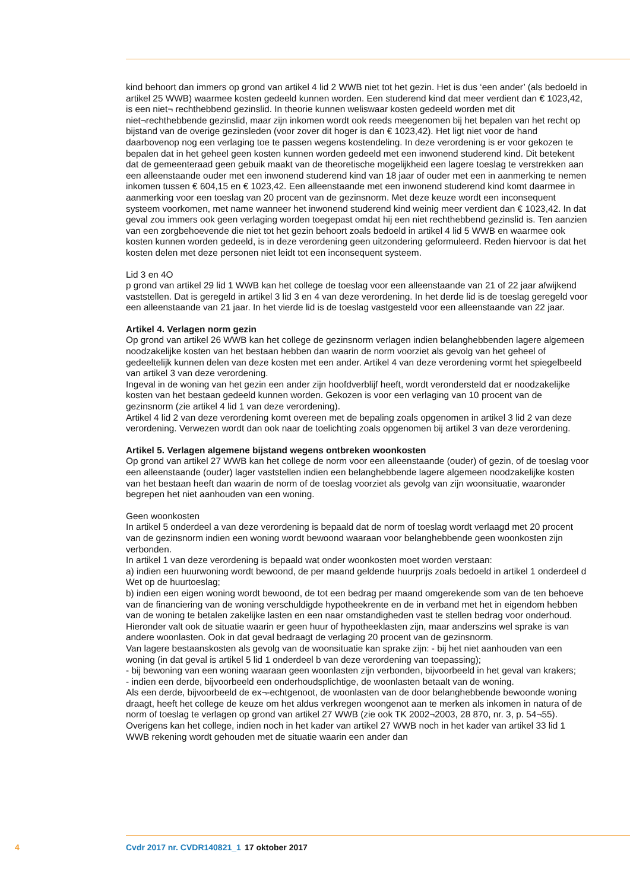kind behoort dan immers op grond van artikel 4 lid 2 WWB niet tot het gezin. Het is dus ‘een ander’ (als bedoeld in artikel 25 WWB) waarmee kosten gedeeld kunnen worden. Een studerend kind dat meer verdient dan € 1023,42, is een niet¬ rechthebbend gezinslid. In theorie kunnen weliswaar kosten gedeeld worden met dit niet¬rechthebbende gezinslid, maar zijn inkomen wordt ook reeds meegenomen bij het bepalen van het recht op bijstand van de overige gezinsleden (voor zover dit hoger is dan € 1023,42). Het ligt niet voor de hand daarbovenop nog een verlaging toe te passen wegens kostendeling. In deze verordening is er voor gekozen te bepalen dat in het geheel geen kosten kunnen worden gedeeld met een inwonend studerend kind. Dit betekent dat de gemeenteraad geen gebuik maakt van de theoretische mogelijkheid een lagere toeslag te verstrekken aan een alleenstaande ouder met een inwonend studerend kind van 18 jaar of ouder met een in aanmerking te nemen inkomen tussen € 604,15 en € 1023,42. Een alleenstaande met een inwonend studerend kind komt daarmee in aanmerking voor een toeslag van 20 procent van de gezinsnorm. Met deze keuze wordt een inconsequent systeem voorkomen, met name wanneer het inwonend studerend kind weinig meer verdient dan € 1023,42. In dat geval zou immers ook geen verlaging worden toegepast omdat hij een niet rechthebbend gezinslid is. Ten aanzien van een zorgbehoevende die niet tot het gezin behoort zoals bedoeld in artikel 4 lid 5 WWB en waarmee ook kosten kunnen worden gedeeld, is in deze verordening geen uitzondering geformuleerd. Reden hiervoor is dat het kosten delen met deze personen niet leidt tot een inconsequent systeem.
Lid 3 en 4O
p grond van artikel 29 lid 1 WWB kan het college de toeslag voor een alleenstaande van 21 of 22 jaar afwijkend vaststellen. Dat is geregeld in artikel 3 lid 3 en 4 van deze verordening. In het derde lid is de toeslag geregeld voor een alleenstaande van 21 jaar. In het vierde lid is de toeslag vastgesteld voor een alleenstaande van 22 jaar.
Artikel 4. Verlagen norm gezin
Op grond van artikel 26 WWB kan het college de gezinsnorm verlagen indien belanghebbenden lagere algemeen noodzakelijke kosten van het bestaan hebben dan waarin de norm voorziet als gevolg van het geheel of gedeeltelijk kunnen delen van deze kosten met een ander. Artikel 4 van deze verordening vormt het spiegelbeeld van artikel 3 van deze verordening.
Ingeval in de woning van het gezin een ander zijn hoofdverblijf heeft, wordt verondersteld dat er noodzakelijke kosten van het bestaan gedeeld kunnen worden. Gekozen is voor een verlaging van 10 procent van de gezinsnorm (zie artikel 4 lid 1 van deze verordening).
Artikel 4 lid 2 van deze verordening komt overeen met de bepaling zoals opgenomen in artikel 3 lid 2 van deze verordening. Verwezen wordt dan ook naar de toelichting zoals opgenomen bij artikel 3 van deze verordening.
Artikel 5. Verlagen algemene bijstand wegens ontbreken woonkosten
Op grond van artikel 27 WWB kan het college de norm voor een alleenstaande (ouder) of gezin, of de toeslag voor een alleenstaande (ouder) lager vaststellen indien een belanghebbende lagere algemeen noodzakelijke kosten van het bestaan heeft dan waarin de norm of de toeslag voorziet als gevolg van zijn woonsituatie, waaronder begrepen het niet aanhouden van een woning.
Geen woonkosten
In artikel 5 onderdeel a van deze verordening is bepaald dat de norm of toeslag wordt verlaagd met 20 procent van de gezinsnorm indien een woning wordt bewoond waaraan voor belanghebbende geen woonkosten zijn verbonden.
In artikel 1 van deze verordening is bepaald wat onder woonkosten moet worden verstaan:
a) indien een huurwoning wordt bewoond, de per maand geldende huurprijs zoals bedoeld in artikel 1 onderdeel d Wet op de huurtoeslag;
b) indien een eigen woning wordt bewoond, de tot een bedrag per maand omgerekende som van de ten behoeve van de financiering van de woning verschuldigde hypotheekrente en de in verband met het in eigendom hebben van de woning te betalen zakelijke lasten en een naar omstandigheden vast te stellen bedrag voor onderhoud. Hieronder valt ook de situatie waarin er geen huur of hypotheeklasten zijn, maar anderszins wel sprake is van andere woonlasten. Ook in dat geval bedraagt de verlaging 20 procent van de gezinsnorm.
Van lagere bestaanskosten als gevolg van de woonsituatie kan sprake zijn: - bij het niet aanhouden van een woning (in dat geval is artikel 5 lid 1 onderdeel b van deze verordening van toepassing);
- bij bewoning van een woning waaraan geen woonlasten zijn verbonden, bijvoorbeeld in het geval van krakers;
- indien een derde, bijvoorbeeld een onderhoudsplichtige, de woonlasten betaalt van de woning.
Als een derde, bijvoorbeeld de ex¬-echtgenoot, de woonlasten van de door belanghebbende bewoonde woning draagt, heeft het college de keuze om het aldus verkregen woongenot aan te merken als inkomen in natura of de norm of toeslag te verlagen op grond van artikel 27 WWB (zie ook TK 2002¬2003, 28 870, nr. 3, p. 54¬55). Overigens kan het college, indien noch in het kader van artikel 27 WWB noch in het kader van artikel 33 lid 1 WWB rekening wordt gehouden met de situatie waarin een ander dan
4 Cvdr 2017 nr. CVDR140821_1 17 oktober 2017